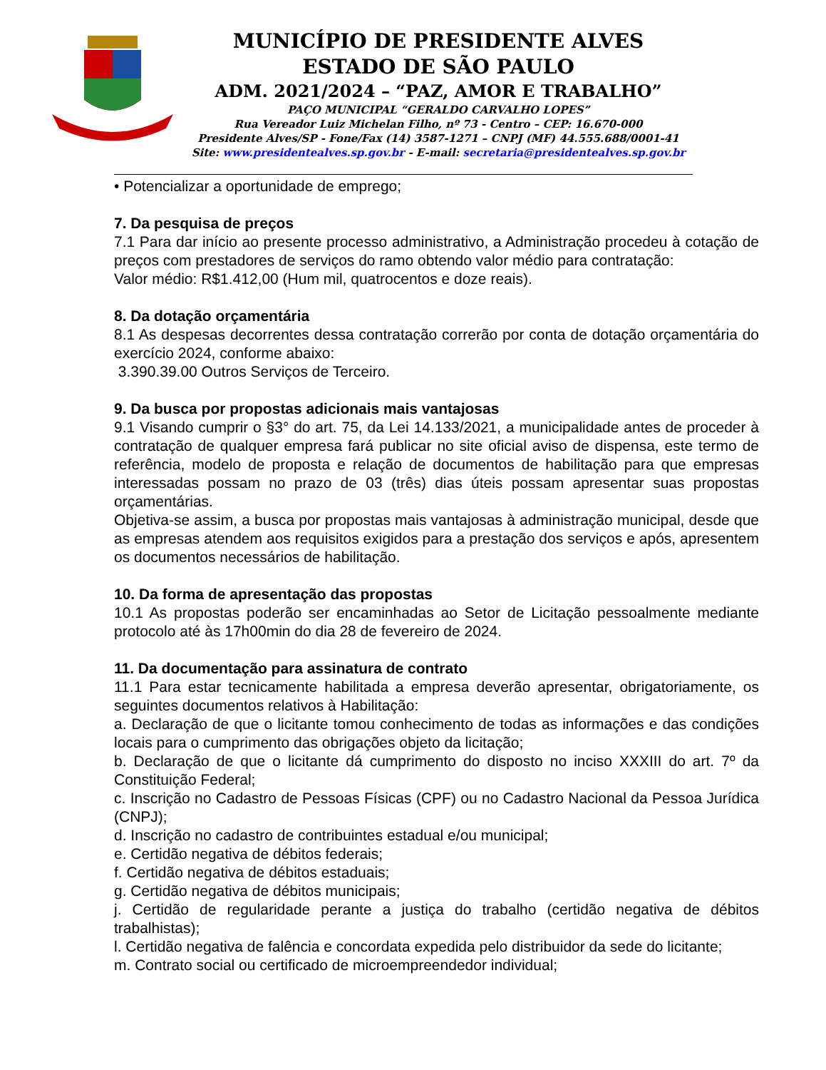MUNICÍPIO DE PRESIDENTE ALVES
ESTADO DE SÃO PAULO
ADM. 2021/2024 – “PAZ, AMOR E TRABALHO”
PAÇO MUNICIPAL “GERALDO CARVALHO LOPES”
Rua Vereador Luiz Michelan Filho, nº 73 - Centro – CEP: 16.670-000
Presidente Alves/SP - Fone/Fax (14) 3587-1271 – CNPJ (MF) 44.555.688/0001-41
Site: www.presidentealves.sp.gov.br - E-mail: secretaria@presidentealves.sp.gov.br
• Potencializar a oportunidade de emprego;
7. Da pesquisa de preços
7.1 Para dar início ao presente processo administrativo, a Administração procedeu à cotação de preços com prestadores de serviços do ramo obtendo valor médio para contratação:
Valor médio: R$1.412,00 (Hum mil, quatrocentos e doze reais).
8. Da dotação orçamentária
8.1 As despesas decorrentes dessa contratação correrão por conta de dotação orçamentária do exercício 2024, conforme abaixo:
3.390.39.00 Outros Serviços de Terceiro.
9. Da busca por propostas adicionais mais vantajosas
9.1 Visando cumprir o §3° do art. 75, da Lei 14.133/2021, a municipalidade antes de proceder à contratação de qualquer empresa fará publicar no site oficial aviso de dispensa, este termo de referência, modelo de proposta e relação de documentos de habilitação para que empresas interessadas possam no prazo de 03 (três) dias úteis possam apresentar suas propostas orçamentárias.
Objetiva-se assim, a busca por propostas mais vantajosas à administração municipal, desde que as empresas atendem aos requisitos exigidos para a prestação dos serviços e após, apresentem os documentos necessários de habilitação.
10. Da forma de apresentação das propostas
10.1 As propostas poderão ser encaminhadas ao Setor de Licitação pessoalmente mediante protocolo até às 17h00min do dia 28 de fevereiro de 2024.
11. Da documentação para assinatura de contrato
11.1 Para estar tecnicamente habilitada a empresa deverão apresentar, obrigatoriamente, os seguintes documentos relativos à Habilitação:
a. Declaração de que o licitante tomou conhecimento de todas as informações e das condições locais para o cumprimento das obrigações objeto da licitação;
b. Declaração de que o licitante dá cumprimento do disposto no inciso XXXIII do art. 7º da Constituição Federal;
c. Inscrição no Cadastro de Pessoas Físicas (CPF) ou no Cadastro Nacional da Pessoa Jurídica (CNPJ);
d. Inscrição no cadastro de contribuintes estadual e/ou municipal;
e. Certidão negativa de débitos federais;
f. Certidão negativa de débitos estaduais;
g. Certidão negativa de débitos municipais;
j. Certidão de regularidade perante a justiça do trabalho (certidão negativa de débitos trabalhistas);
l. Certidão negativa de falência e concordata expedida pelo distribuidor da sede do licitante;
m. Contrato social ou certificado de microempreendedor individual;